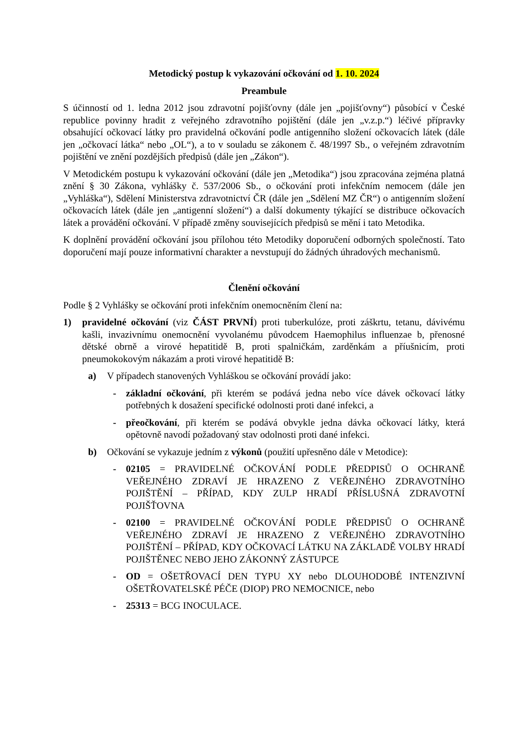Metodický postup k vykazování očkování od 1. 10. 2024
Preambule
S účinností od 1. ledna 2012 jsou zdravotní pojišťovny (dále jen „pojišťovny“) působící v České republice povinny hradit z veřejného zdravotního pojištění (dále jen „v.z.p.“) léčivé přípravky obsahující očkovací látky pro pravidelná očkování podle antigenního složení očkovacích látek (dále jen „očkovací látka“ nebo „OL“), a to v souladu se zákonem č. 48/1997 Sb., o veřejném zdravotním pojištění ve znění pozdějších předpisů (dále jen „Zákon“).
V Metodickém postupu k vykazování očkování (dále jen „Metodika“) jsou zpracována zejména platná znění § 30 Zákona, vyhlášky č. 537/2006 Sb., o očkování proti infekčním nemocem (dále jen „Vyhláška“), Sdělení Ministerstva zdravotnictví ČR (dále jen „Sdělení MZ ČR“) o antigenním složení očkovacích látek (dále jen „antigenní složení“) a další dokumenty týkající se distribuce očkovacích látek a provádění očkování. V případě změny souvisejících předpisů se mění i tato Metodika.
K doplnění provádění očkování jsou přílohou této Metodiky doporučení odborných společností. Tato doporučení mají pouze informativní charakter a nevstupují do žádných úhradových mechanismů.
Členění očkování
Podle § 2 Vyhlášky se očkování proti infekčním onemocněním člení na:
1) pravidelné očkování (viz ČÁST PRVNÍ) proti tuberkulóze, proti záškrtu, tetanu, dávivému kašli, invazivnímu onemocnění vyvolanému původcem Haemophilus influenzae b, přenosné dětské obrně a virové hepatitidě B, proti spalničkám, zarděnkám a příušnicím, proti pneumokokovým nákazám a proti virové hepatitidě B:
a) V případech stanovených Vyhláškou se očkování provádí jako:
- základní očkování, při kterém se podává jedna nebo více dávek očkovací látky potřebných k dosažení specifické odolnosti proti dané infekci, a
- přeočkování, při kterém se podává obvykle jedna dávka očkovací látky, která opětovně navodí požadovaný stav odolnosti proti dané infekci.
b) Očkování se vykazuje jedním z výkonů (použití upřesněno dále v Metodice):
- 02105 = PRAVIDELNÉ OČKOVÁNÍ PODLE PŘEDPISŮ O OCHRANĚ VEŘEJNÉHO ZDRAVÍ JE HRAZENO Z VEŘEJNÉHO ZDRAVOTNÍHO POJIŠTĚNÍ – PŘÍPAD, KDY ZULP HRADÍ PŘÍSLUŠNÁ ZDRAVOTNÍ POJIŠŤOVNA
- 02100 = PRAVIDELNÉ OČKOVÁNÍ PODLE PŘEDPISŮ O OCHRANĚ VEŘEJNÉHO ZDRAVÍ JE HRAZENO Z VEŘEJNÉHO ZDRAVOTNÍHO POJIŠTĚNÍ – PŘÍPAD, KDY OČKOVACÍ LÁTKU NA ZÁKLADĚ VOLBY HRADÍ POJIŠTĚNEC NEBO JEHO ZÁKONNÝ ZÁSTUPCE
- OD = OŠETŘOVACÍ DEN TYPU XY nebo DLOUHODOBÉ INTENZIVNÍ OŠETŘOVATELSKÉ PÉČE (DIOP) PRO NEMOCNICE, nebo
- 25313 = BCG INOCULACE.